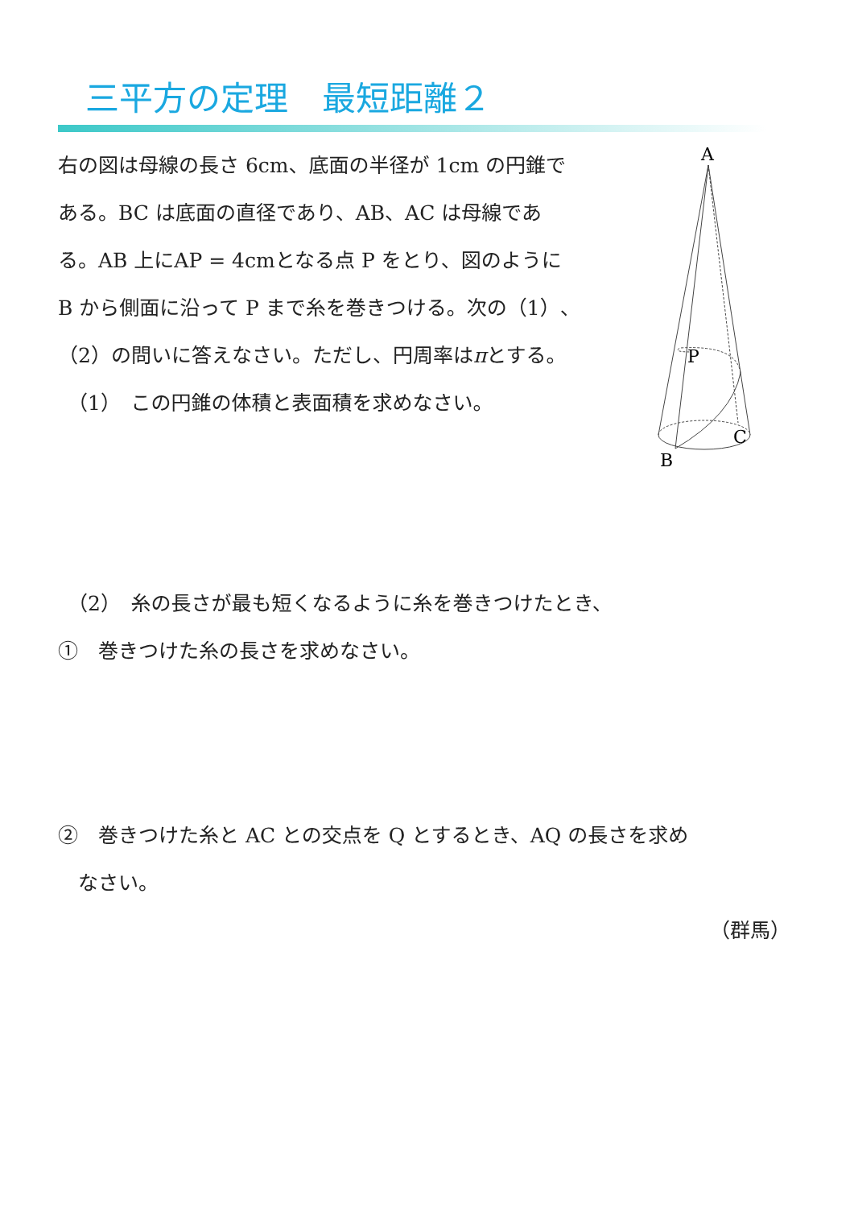三平方の定理　最短距離２
右の図は母線の長さ 6cm、底面の半径が 1cm の円錐である。BC は底面の直径であり、AB、AC は母線である。AB 上にAP = 4cmとなる点 P をとり、図のように B から側面に沿って P まで糸を巻きつける。次の（1）、（2）の問いに答えなさい。ただし、円周率はπとする。
（1）　この円錐の体積と表面積を求めなさい。
（2）　糸の長さが最も短くなるように糸を巻きつけたとき、
①　巻きつけた糸の長さを求めなさい。
②　巻きつけた糸と AC との交点を Q とするとき、AQ の長さを求め
　なさい。
（群馬）
A
P
C
B